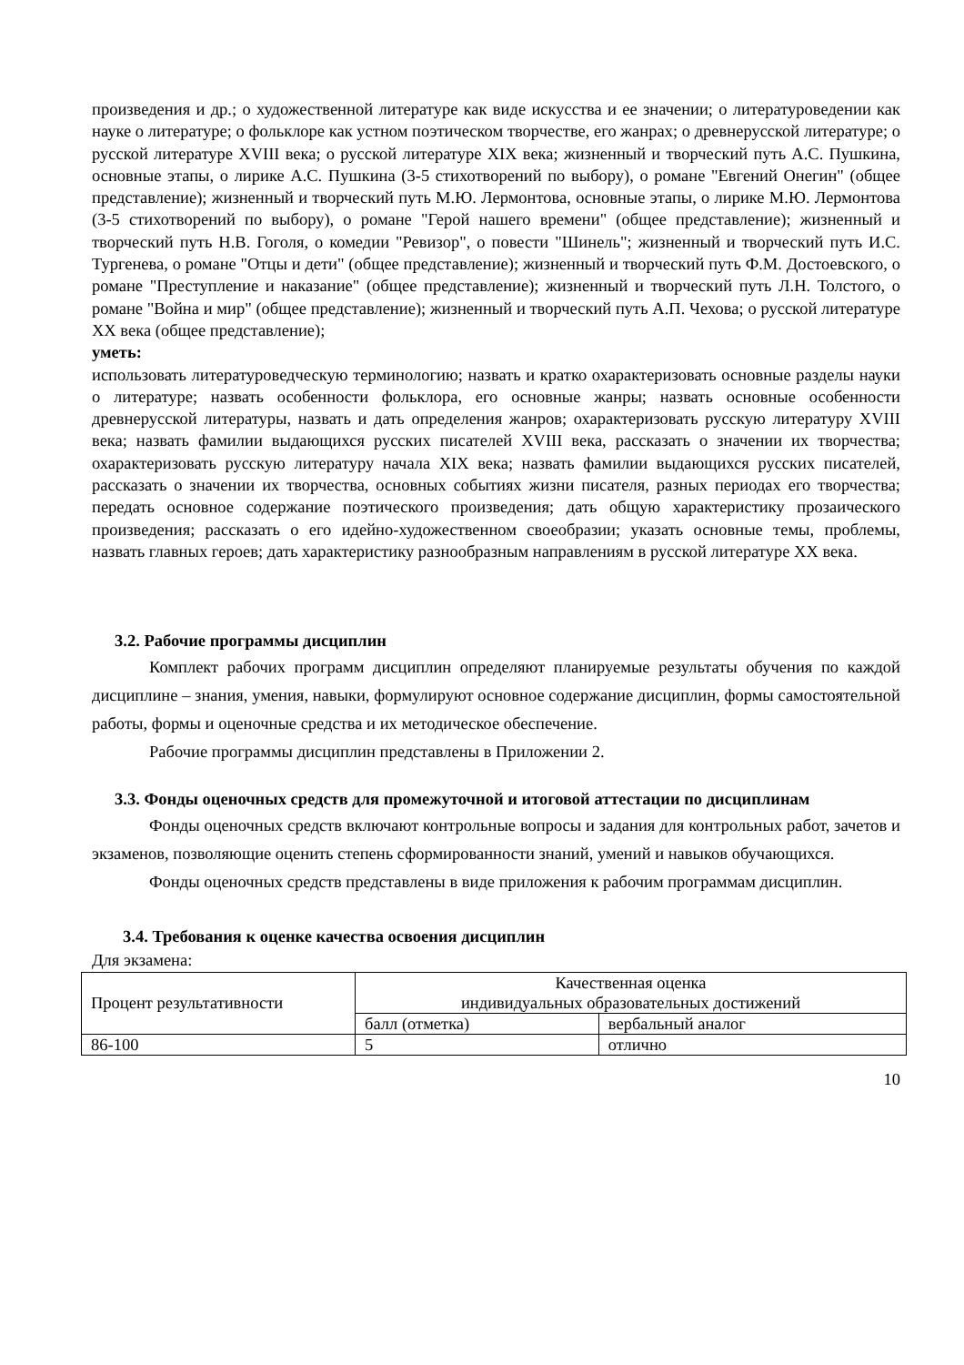произведения и др.; о художественной литературе как виде искусства и ее значении; о литературоведении как науке о литературе; о фольклоре как устном поэтическом творчестве, его жанрах; о древнерусской литературе; о русской литературе XVIII века; о русской литературе XIX века; жизненный и творческий путь А.С. Пушкина, основные этапы, о лирике А.С. Пушкина (3-5 стихотворений по выбору), о романе "Евгений Онегин" (общее представление); жизненный и творческий путь М.Ю. Лермонтова, основные этапы, о лирике М.Ю. Лермонтова (3-5 стихотворений по выбору), о романе "Герой нашего времени" (общее представление); жизненный и творческий путь Н.В. Гоголя, о комедии "Ревизор", о повести "Шинель"; жизненный и творческий путь И.С. Тургенева, о романе "Отцы и дети" (общее представление); жизненный и творческий путь Ф.М. Достоевского, о романе "Преступление и наказание" (общее представление); жизненный и творческий путь Л.Н. Толстого, о романе "Война и мир" (общее представление); жизненный и творческий путь А.П. Чехова; о русской литературе XX века (общее представление);
уметь:
использовать литературоведческую терминологию; назвать и кратко охарактеризовать основные разделы науки о литературе; назвать особенности фольклора, его основные жанры; назвать основные особенности древнерусской литературы, назвать и дать определения жанров; охарактеризовать русскую литературу XVIII века; назвать фамилии выдающихся русских писателей XVIII века, рассказать о значении их творчества; охарактеризовать русскую литературу начала XIX века; назвать фамилии выдающихся русских писателей, рассказать о значении их творчества, основных событиях жизни писателя, разных периодах его творчества; передать основное содержание поэтического произведения; дать общую характеристику прозаического произведения; рассказать о его идейно-художественном своеобразии; указать основные темы, проблемы, назвать главных героев; дать характеристику разнообразным направлениям в русской литературе XX века.
3.2. Рабочие программы дисциплин
Комплект рабочих программ дисциплин определяют планируемые результаты обучения по каждой дисциплине – знания, умения, навыки, формулируют основное содержание дисциплин, формы самостоятельной работы, формы и оценочные средства и их методическое обеспечение.
Рабочие программы дисциплин представлены в Приложении 2.
3.3. Фонды оценочных средств для промежуточной и итоговой аттестации по дисциплинам
Фонды оценочных средств включают контрольные вопросы и задания для контрольных работ, зачетов и экзаменов, позволяющие оценить степень сформированности знаний, умений и навыков обучающихся.
Фонды оценочных средств представлены в виде приложения к рабочим программам дисциплин.
3.4. Требования к оценке качества освоения дисциплин
Для экзамена:
| Процент результативности | Качественная оценка индивидуальных образовательных достижений | |
| --- | --- | --- |
| | балл (отметка) | вербальный аналог |
| 86-100 | 5 | отлично |
10